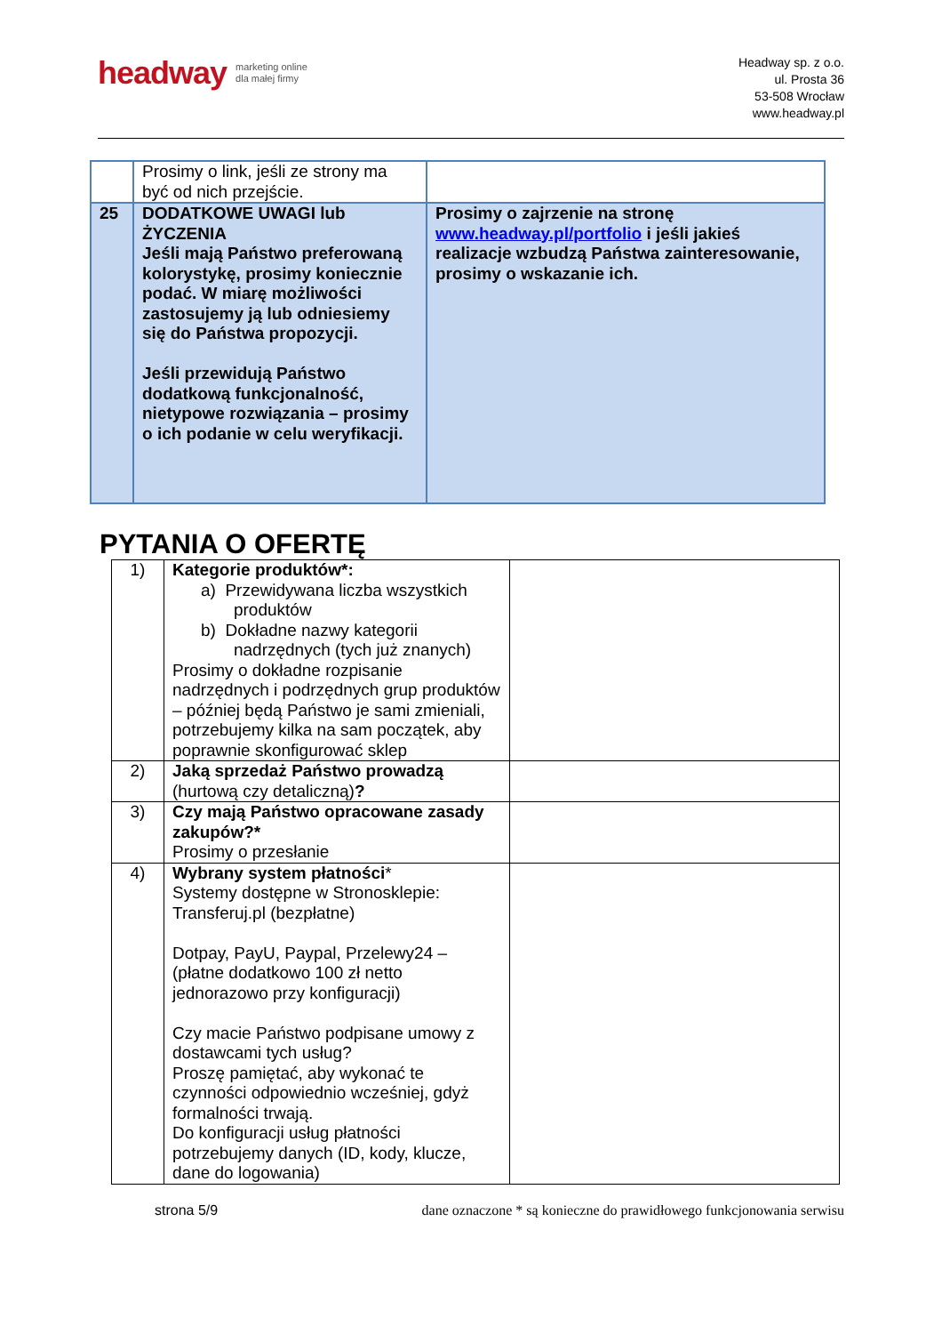headway marketing online
dla małej firmy
Headway sp. z o.o.
ul. Prosta 36
53-508 Wrocław
www.headway.pl
| | Prosimy o link, jeśli ze strony ma być od nich przejście. | |
| 25 | DODATKOWE UWAGI lub ŻYCZENIA Jeśli mają Państwo preferowaną kolorystykę, prosimy koniecznie podać. W miarę możliwości zastosujemy ją lub odniesiemy się do Państwa propozycji. Jeśli przewidują Państwo dodatkową funkcjonalność, nietypowe rozwiązania – prosimy o ich podanie w celu weryfikacji. | Prosimy o zajrzenie na stronę www.headway.pl/portfolio i jeśli jakieś realizacje wzbudzą Państwa zainteresowanie, prosimy o wskazanie ich. |
PYTANIA O OFERTĘ
| 1) | Kategorie produktów*: a) Przewidywana liczba wszystkich produktów b) Dokładne nazwy kategorii nadrzędnych (tych już znanych) Prosimy o dokładne rozpisanie nadrzędnych i podrzędnych grup produktów – później będą Państwo je sami zmieniali, potrzebujemy kilka na sam początek, aby poprawnie skonfigurować sklep | |
| 2) | Jaką sprzedaż Państwo prowadzą (hurtową czy detaliczną) ? | |
| 3) | Czy mają Państwo opracowane zasady zakupów?* Prosimy o przesłanie | |
| 4) | Wybrany system płatności * Systemy dostępne w Stronosklepie: Transferuj.pl (bezpłatne) Dotpay, PayU, Paypal, Przelewy24 – (płatne dodatkowo 100 zł netto jednorazowo przy konfiguracji) Czy macie Państwo podpisane umowy z dostawcami tych usług? Proszę pamiętać, aby wykonać te czynności odpowiednio wcześniej, gdyż formalności trwają. Do konfiguracji usług płatności potrzebujemy danych (ID, kody, klucze, dane do logowania) | |
strona 5/9 dane oznaczone * są konieczne do prawidłowego funkcjonowania serwisu